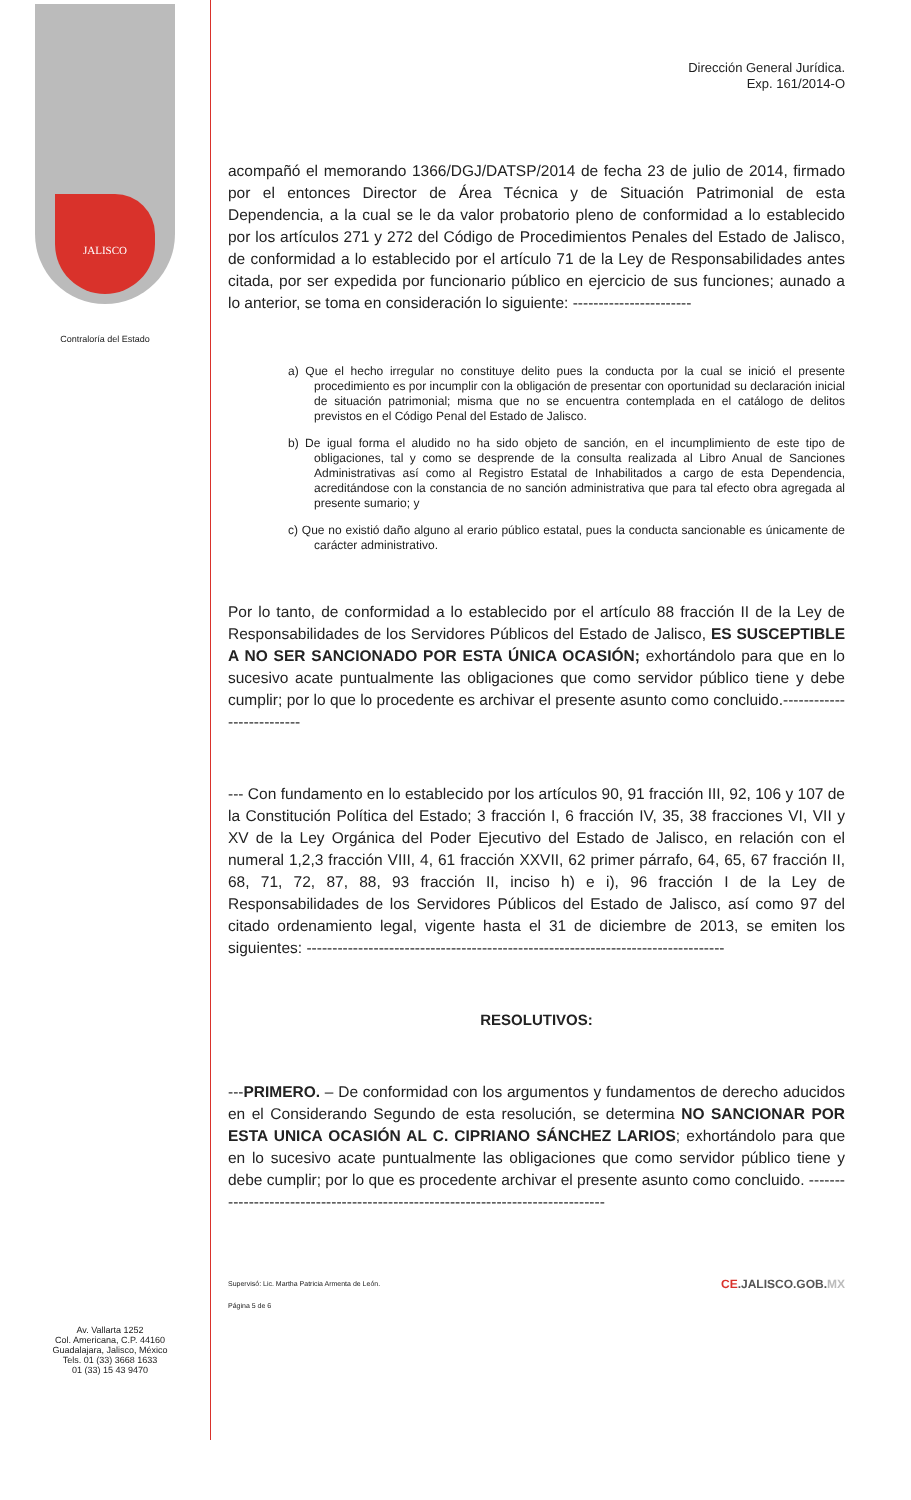JALISCO
Contraloría del Estado
Dirección General Jurídica.
Exp. 161/2014-O
acompañó el memorando 1366/DGJ/DATSP/2014 de fecha 23 de julio de 2014, firmado por el entonces Director de Área Técnica y de Situación Patrimonial de esta Dependencia, a la cual se le da valor probatorio pleno de conformidad a lo establecido por los artículos 271 y 272 del Código de Procedimientos Penales del Estado de Jalisco, de conformidad a lo establecido por el artículo 71 de la Ley de Responsabilidades antes citada, por ser expedida por funcionario público en ejercicio de sus funciones; aunado a lo anterior, se toma en consideración lo siguiente: -----------------------
a) Que el hecho irregular no constituye delito pues la conducta por la cual se inició el presente procedimiento es por incumplir con la obligación de presentar con oportunidad su declaración inicial de situación patrimonial; misma que no se encuentra contemplada en el catálogo de delitos previstos en el Código Penal del Estado de Jalisco.
b) De igual forma el aludido no ha sido objeto de sanción, en el incumplimiento de este tipo de obligaciones, tal y como se desprende de la consulta realizada al Libro Anual de Sanciones Administrativas así como al Registro Estatal de Inhabilitados a cargo de esta Dependencia, acreditándose con la constancia de no sanción administrativa que para tal efecto obra agregada al presente sumario; y
c) Que no existió daño alguno al erario público estatal, pues la conducta sancionable es únicamente de carácter administrativo.
Por lo tanto, de conformidad a lo establecido por el artículo 88 fracción II de la Ley de Responsabilidades de los Servidores Públicos del Estado de Jalisco, ES SUSCEPTIBLE A NO SER SANCIONADO POR ESTA ÚNICA OCASIÓN; exhortándolo para que en lo sucesivo acate puntualmente las obligaciones que como servidor público tiene y debe cumplir; por lo que lo procedente es archivar el presente asunto como concluido.--------------------------
--- Con fundamento en lo establecido por los artículos 90, 91 fracción III, 92, 106 y 107 de la Constitución Política del Estado; 3 fracción I, 6 fracción IV, 35, 38 fracciones VI, VII y XV de la Ley Orgánica del Poder Ejecutivo del Estado de Jalisco, en relación con el numeral 1,2,3 fracción VIII, 4, 61 fracción XXVII, 62 primer párrafo, 64, 65, 67 fracción II, 68, 71, 72, 87, 88, 93 fracción II, inciso h) e i), 96 fracción I de la Ley de Responsabilidades de los Servidores Públicos del Estado de Jalisco, así como 97 del citado ordenamiento legal, vigente hasta el 31 de diciembre de 2013, se emiten los siguientes: ---------------------------------------------------------------------------------
RESOLUTIVOS:
---PRIMERO. – De conformidad con los argumentos y fundamentos de derecho aducidos en el Considerando Segundo de esta resolución, se determina NO SANCIONAR POR ESTA UNICA OCASIÓN AL C. CIPRIANO SÁNCHEZ LARIOS; exhortándolo para que en lo sucesivo acate puntualmente las obligaciones que como servidor público tiene y debe cumplir; por lo que es procedente archivar el presente asunto como concluido. --------------------------------------------------------------------------------
Supervisó: Lic. Martha Patricia Armenta de León.
Página 5 de 6
CE.JALISCO.GOB.MX
Av. Vallarta 1252
Col. Americana, C.P. 44160
Guadalajara, Jalisco, México
Tels. 01 (33) 3668 1633
01 (33) 15 43 9470